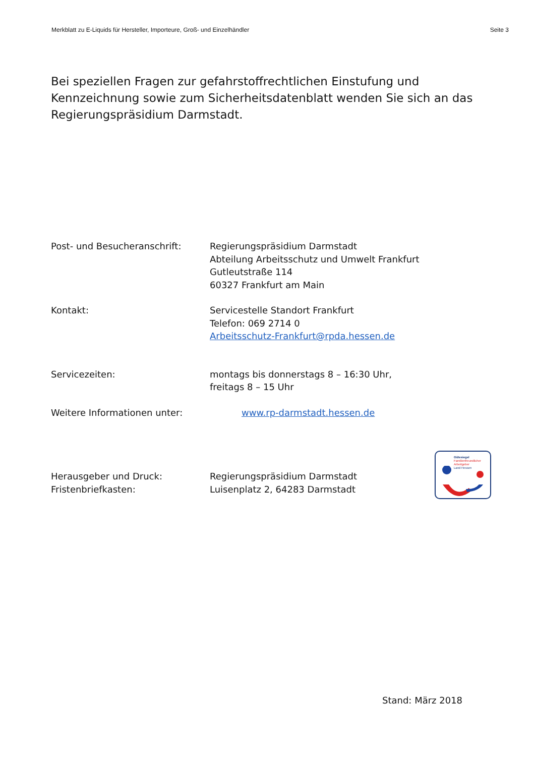Merkblatt zu E-Liquids für Hersteller, Importeure, Groß- und Einzelhändler Seite 3
Bei speziellen Fragen zur gefahrstoffrechtlichen Einstufung und Kennzeichnung sowie zum Sicherheitsdatenblatt wenden Sie sich an das Regierungspräsidium Darmstadt.
Post- und Besucheranschrift: Regierungspräsidium Darmstadt
Abteilung Arbeitsschutz und Umwelt Frankfurt
Gutleutstraße 114
60327 Frankfurt am Main
Kontakt: Servicestelle Standort Frankfurt
Telefon: 069 2714 0
Arbeitsschutz-Frankfurt@rpda.hessen.de
Servicezeiten: montags bis donnerstags 8 – 16:30 Uhr,
freitags 8 – 15 Uhr
Weitere Informationen unter: www.rp-darmstadt.hessen.de
Herausgeber und Druck:
Fristenbriefkasten:
Regierungspräsidium Darmstadt
Luisenplatz 2, 64283 Darmstadt
Gütesiegel
Familienfreundlicher
Arbeitgeber
Land Hessen
Stand: März 2018